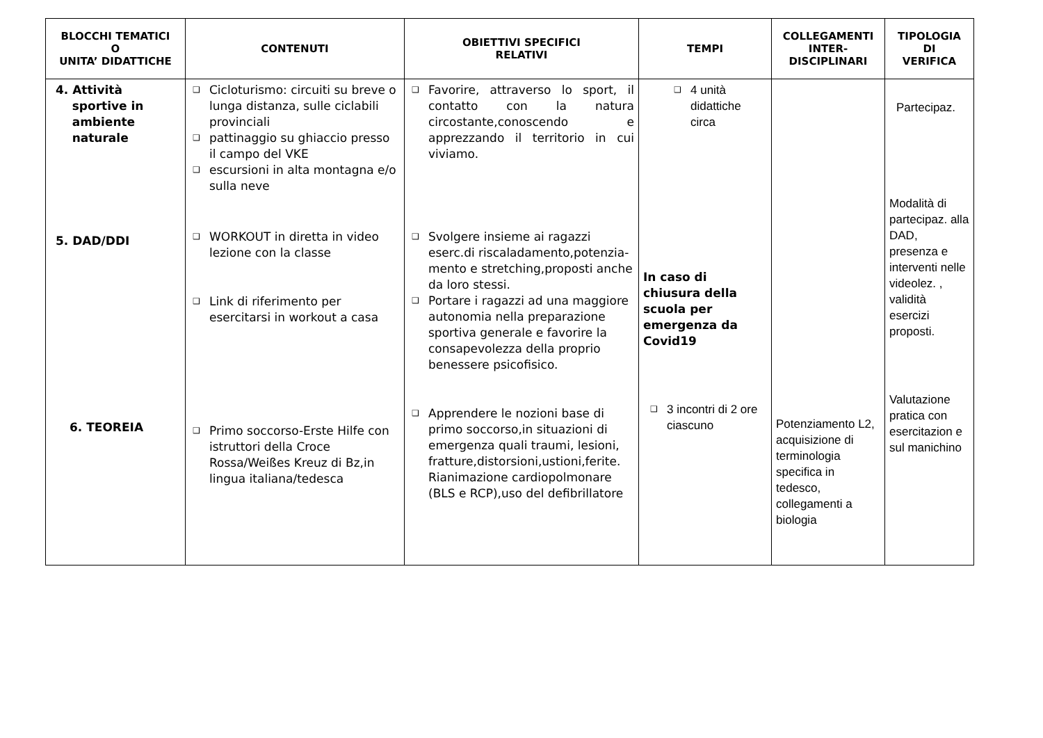| BLOCCHI TEMATICI O UNITA’ DIDATTICHE | CONTENUTI | OBIETTIVI SPECIFICI RELATIVI | TEMPI | COLLEGAMENTI INTER- DISCIPLINARI | TIPOLOGIA DI VERIFICA |
| --- | --- | --- | --- | --- | --- |
| 4. Attività sportive in ambiente naturale 5. DAD/DDI 6. TEOREIA | ❑ Cicloturismo: circuiti su breve o lunga distanza, sulle ciclabili provinciali ❑ pattinaggio su ghiaccio presso il campo del VKE ❑ escursioni in alta montagna e/o sulla neve ❑ WORKOUT in diretta in video lezione con la classe ❑ Link di riferimento per esercitarsi in workout a casa ❑ Primo soccorso-Erste Hilfe con istruttori della Croce Rossa/Weißes Kreuz di Bz,in lingua italiana/tedesca | ❑ Favorire, attraverso lo sport, il contatto con la natura circostante,conoscendo e apprezzando il territorio in cui viviamo. ❑ Svolgere insieme ai ragazzi eserc.di riscaladamento,potenzia-mento e stretching,proposti anche da loro stessi. ❑ Portare i ragazzi ad una maggiore autonomia nella preparazione sportiva generale e favorire la consapevolezza della proprio benessere psicofisico. ❑ Apprendere le nozioni base di primo soccorso,in situazioni di emergenza quali traumi, lesioni, fratture,distorsioni,ustioni,ferite. Rianimazione cardiopolmonare (BLS e RCP),uso del defibrillatore | ❑ 4 unità didattiche circa In caso di chiusura della scuola per emergenza da Covid19 ❑ 3 incontri di 2 ore ciascuno | Potenziamento L2, acquisizione di terminologia specifica in tedesco, collegamenti a biologia | Partecipaz. Modalità di partecipaz. alla DAD, presenza e interventi nelle videolez. , validità esercizi proposti. Valutazione pratica con esercitazion e sul manichino |